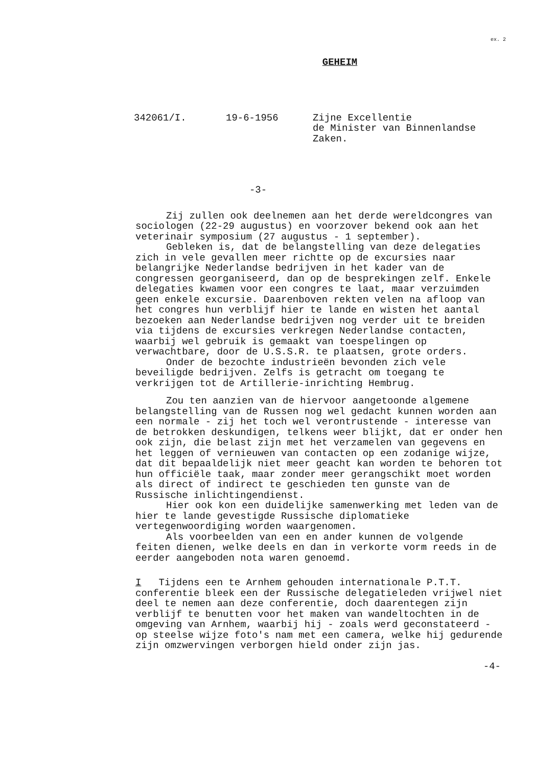ex. 2
GEHEIM
342061/I.
19-6-1956
Zijne Excellentie de Minister van Binnenlandse Zaken.
-3-
Zij zullen ook deelnemen aan het derde wereldcongres van sociologen (22-29 augustus) en voorzover bekend ook aan het veterinair symposium (27 augustus - 1 september).
Gebleken is, dat de belangstelling van deze delegaties zich in vele gevallen meer richtte op de excursies naar belangrijke Nederlandse bedrijven in het kader van de congressen georganiseerd, dan op de besprekingen zelf. Enkele delegaties kwamen voor een congres te laat, maar verzuimden geen enkele excursie. Daarenboven rekten velen na afloop van het congres hun verblijf hier te lande en wisten het aantal bezoeken aan Nederlandse bedrijven nog verder uit te breiden via tijdens de excursies verkregen Nederlandse contacten, waarbij wel gebruik is gemaakt van toespelingen op verwachtbare, door de U.S.S.R. te plaatsen, grote orders.
Onder de bezochte industrieën bevonden zich vele beveiligde bedrijven. Zelfs is getracht om toegang te verkrijgen tot de Artillerie-inrichting Hembrug.
Zou ten aanzien van de hiervoor aangetoonde algemene belangstelling van de Russen nog wel gedacht kunnen worden aan een normale - zij het toch wel verontrustende - interesse van de betrokken deskundigen, telkens weer blijkt, dat er onder hen ook zijn, die belast zijn met het verzamelen van gegevens en het leggen of vernieuwen van contacten op een zodanige wijze, dat dit bepaaldelijk niet meer geacht kan worden te behoren tot hun officiële taak, maar zonder meer gerangschikt moet worden als direct of indirect te geschieden ten gunste van de Russische inlichtingendienst.
Hier ook kon een duidelijke samenwerking met leden van de hier te lande gevestigde Russische diplomatieke vertegenwoordiging worden waargenomen.
Als voorbeelden van een en ander kunnen de volgende feiten dienen, welke deels en dan in verkorte vorm reeds in de eerder aangeboden nota waren genoemd.
I Tijdens een te Arnhem gehouden internationale P.T.T. conferentie bleek een der Russische delegatieleden vrijwel niet deel te nemen aan deze conferentie, doch daarentegen zijn verblijf te benutten voor het maken van wandeltochten in de omgeving van Arnhem, waarbij hij - zoals werd geconstateerd - op steelse wijze foto's nam met een camera, welke hij gedurende zijn omzwervingen verborgen hield onder zijn jas.
-4-